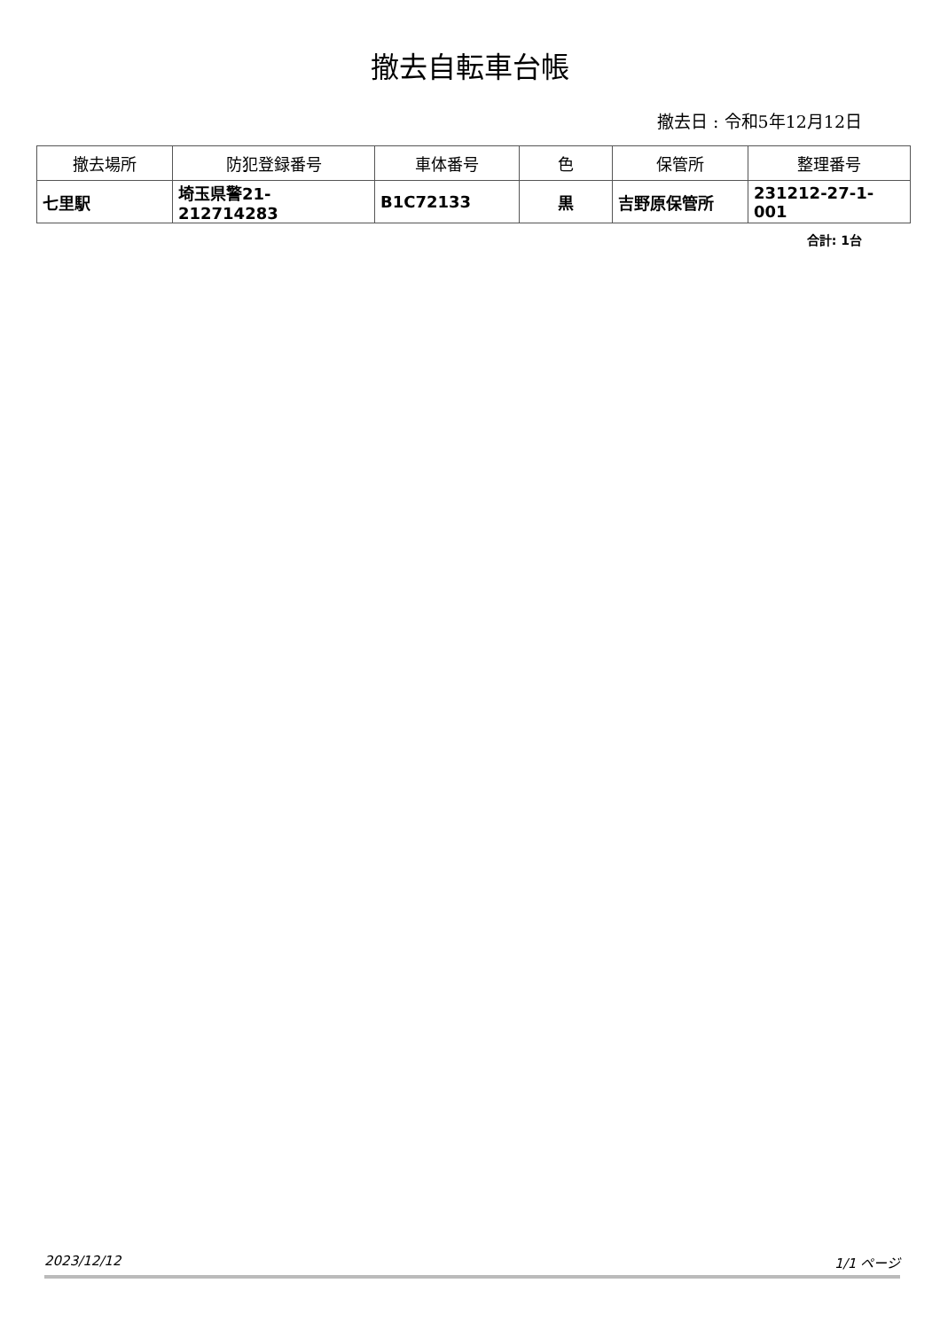撤去自転車台帳
撤去日 : 令和5年12月12日
| 撤去場所 | 防犯登録番号 | 車体番号 | 色 | 保管所 | 整理番号 |
| --- | --- | --- | --- | --- | --- |
| 七里駅 | 埼玉県警21-212714283 | B1C72133 | 黒 | 吉野原保管所 | 231212-27-1-001 |
合計: 1台
2023/12/12 1/1 ページ